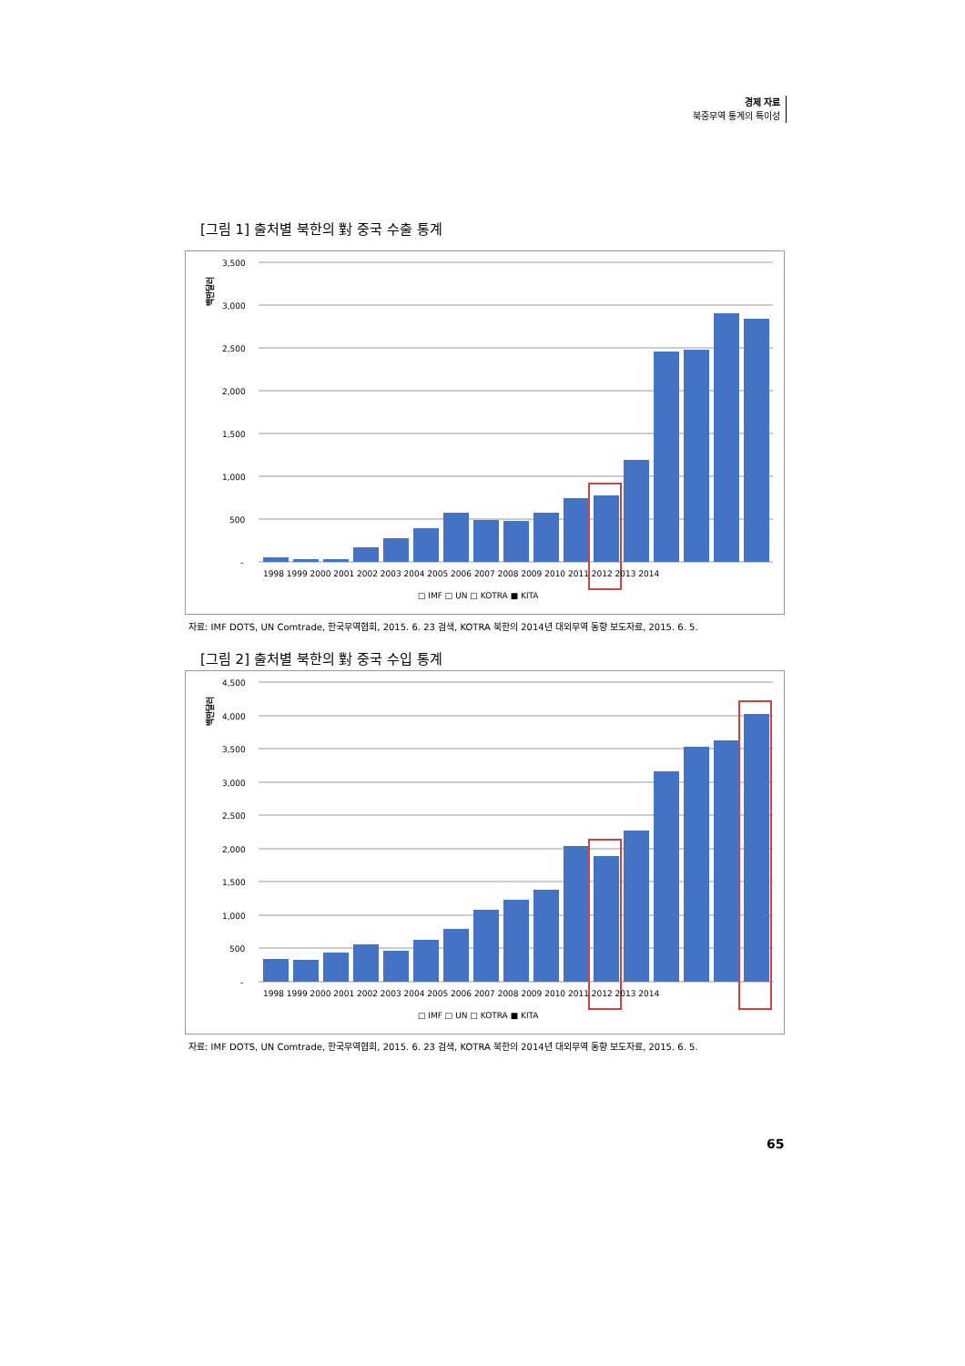경제 자료
북중무역 통계의 특이성
[그림 1] 출처별 북한의 對 중국 수출 통계
백만달러
3,500
3,000
2,500
2,000
1,500
1,000
500
-
1998 1999 2000 2001 2002 2003 2004 2005 2006 2007 2008 2009 2010 2011 2012 2013 2014
□ IMF □ UN □ KOTRA ■ KITA
자료: IMF DOTS, UN Comtrade, 한국무역협회, 2015. 6. 23 검색, KOTRA 북한의 2014년 대외무역 동향 보도자료, 2015. 6. 5.
[그림 2] 출처별 북한의 對 중국 수입 통계
백만달러
4,500
4,000
3,500
3,000
2,500
2,000
1,500
1,000
500
-
1998 1999 2000 2001 2002 2003 2004 2005 2006 2007 2008 2009 2010 2011 2012 2013 2014
□ IMF □ UN □ KOTRA ■ KITA
자료: IMF DOTS, UN Comtrade, 한국무역협회, 2015. 6. 23 검색, KOTRA 북한의 2014년 대외무역 동향 보도자료, 2015. 6. 5.
65